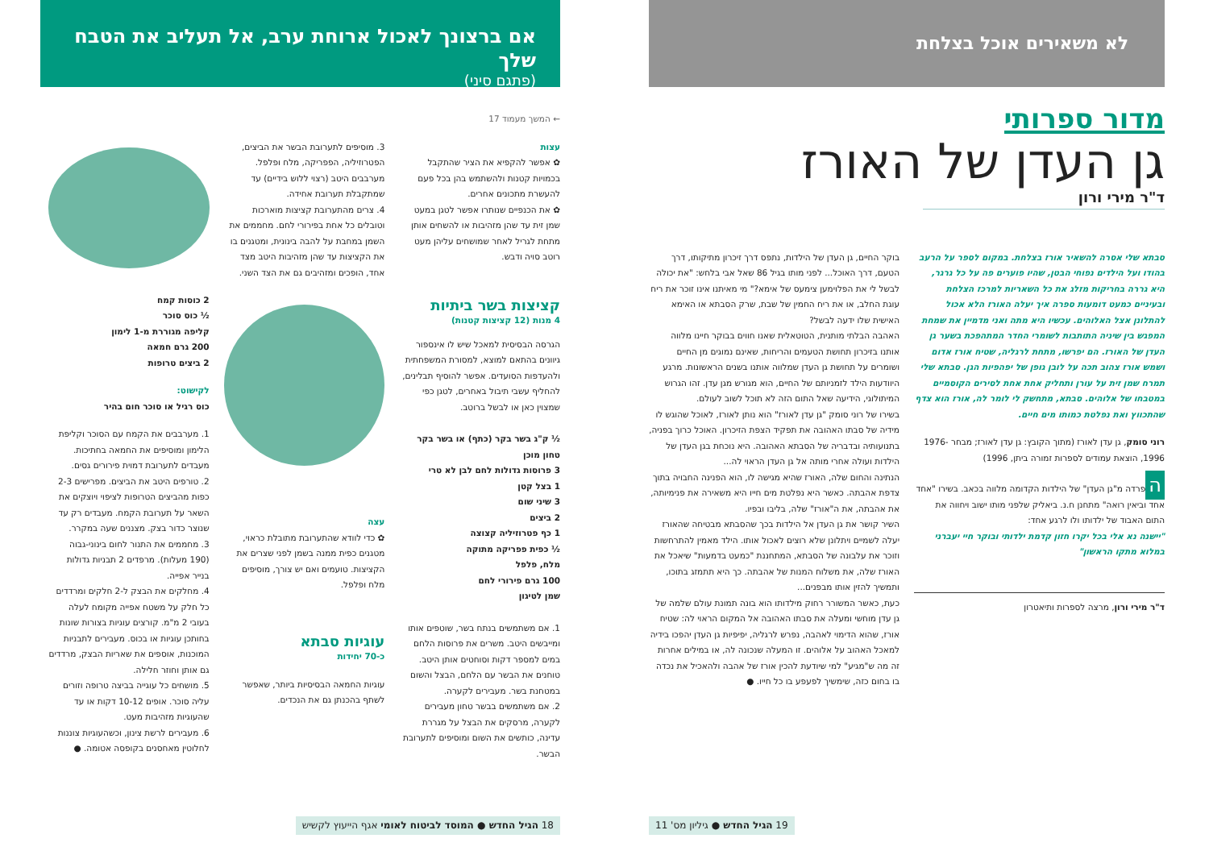אם ברצונך לאכול ארוחת ערב, אל תעליב את הטבח שלך
(פתגם סיני)
← המשך מעמוד 17
עצות
✿ אפשר להקפיא את הציר שהתקבל בכמויות קטנות ולהשתמש בהן בכל פעם להעשרת מתכונים אחרים.
✿ את הכנפיים שנותרו אפשר לטגן במעט שמן זית עד שהן מזהיבות או להשחים אותן מתחת לגריל לאחר שמושחים עליהן מעט רוטב סויה ודבש.
קציצות בשר ביתיות
4 מנות (12 קציצות קטנות)
הגרסה הבסיסית למאכל שיש לו אינספור גיוונים בהתאם למוצא, למסורת המשפחתית ולהעדפות הסועדים. אפשר להוסיף תבלינים, להחליף עשבי תיבול באחרים, לטגן כפי שמצוין כאן או לבשל ברוטב.
½ ק"ג בשר בקר (כתף) או בשר בקר טחון מוכן
3 פרוסות גדולות לחם לבן לא טרי
1 בצל קטן
3 שיני שום
2 ביצים
1 כף פטרוזיליה קצוצה
½ כפית פפריקה מתוקה
מלח, פלפל
100 גרם פירורי לחם
שמן לטיגון
1. אם משתמשים בנתח בשר, שוטפים אותו ומייבשים היטב. משרים את פרוסות הלחם במים למספר דקות וסוחטים אותן היטב. טוחנים את הבשר עם הלחם, הבצל והשום במטחנת בשר. מעבירים לקערה.
2. אם משתמשים בבשר טחון מעבירים לקערה, מרסקים את הבצל על מגררת עדינה, כותשים את השום ומוסיפים לתערובת הבשר.
3. מוסיפים לתערובת הבשר את הביצים, הפטרוזיליה, הפפריקה, מלח ופלפל. מערבבים היטב (רצוי ללוש בידיים) עד שמתקבלת תערובת אחידה.
4. צרים מהתערובת קציצות מוארכות וטובלים כל אחת בפירורי לחם. מחממים את השמן במחבת על להבה בינונית, ומטגנים בו את הקציצות עד שהן מזהיבות היטב מצד אחד, הופכים ומזהיבים גם את הצד השני.
עצה
✿ כדי לוודא שהתערובת מתובלת כראוי, מטגנים כפית ממנה בשמן לפני שצרים את הקציצות. טועמים ואם יש צורך, מוסיפים מלח ופלפל.
עוגיות סבתא
כ-70 יחידות
עוגיות החמאה הבסיסיות ביותר, שאפשר לשתף בהכנתן גם את הנכדים.
2 כוסות קמח
½ כוס סוכר
קליפה מגוררת מ-1 לימון
200 גרם חמאה
2 ביצים טרופות
לקישוט:
כוס רגיל או סוכר חום בהיר
1. מערבבים את הקמח עם הסוכר וקליפת הלימון ומוסיפים את החמאה בחתיכות. מעבדים לתערובת דמוית פירורים גסים.
2. טורפים היטב את הביצים. מפרישים 2-3 כפות מהביצים הטרופות לציפוי ויוצקים את השאר על תערובת הקמח. מעבדים רק עד שנוצר כדור בצק. מצננים שעה במקרר.
3. מחממים את התנור לחום בינוני-גבוה (190 מעלות). מרפדים 2 תבניות גדולות בנייר אפייה.
4. מחלקים את הבצק ל-2 חלקים ומרדדים כל חלק על משטח אפייה מקומח לעלה בעובי 2 מ"מ. קורצים עוגיות בצורות שונות בחותכן עוגיות או בכוס. מעבירים לתבניות המוכנות, אוספים את שאריות הבצק, מרדדים גם אותן וחוזר חלילה.
5. מושחים כל עוגייה בביצה טרופה וזורים עליה סוכר. אופים 10-12 דקות או עד שהעוגיות מזהיבות מעט.
6. מעבירים לרשת צינון, וכשהעוגיות צוננות לחלוטין מאחסנים בקופסה אטומה. ●
18 הגיל החדש ● המוסד לביטוח לאומי אגף הייעוץ לקשיש
לא משאירים אוכל בצלחת
מדור ספרותי
גן העדן של האורז
ד"ר מירי ורון
סבתא שלי אסרה להשאיר אורז בצלחת. במקום לספר על הרעב בהודו ועל הילדים נפוחי הבטן, שהיו פוערים פה על כל גרגר, היא גררה בחריקות מזלג את כל השאריות למרכז הצלחת ובעיניים כמעט דומעות ספרה איך יעלה האורז הלא אכול להתלונן אצל האלוהים. עכשיו היא מתה ואני מדמיין את שמחת המפגש בין שיניה התותבות לשומרי החדר המתהפכת בשער גן העדן של האורז. הם יפרשו, מתחת לרגליה, שטיח אורז אדום ושמש אורז צהוב תכה על לובן גופן של יפהפיות הגן. סבתא שלי תמרח שמן זית על עורן ותחליק אחת אחת לסירים הקוסמיים במטבחו של אלוהים. סבתא, מתחשק לי לומר לה, אורז הוא צדף שהתכווץ ואת נפלטת כמותו מים חיים.
רוני סומק, גן עדן לאורז (מתוך הקובץ: גן עדן לאורז; מבחר 1976-1996, הוצאת עמודים לספרות זמורה ביתן, 1996)
הפרדה מ"גן העדן" של הילדות הקדומה מלווה בכאב. בשירו "אחד אחד וביאין רואה" מתחנן ח.נ. ביאליק שלפני מותו ישוב ויחווה את התום האבוד של ילדותו ולו לרגע אחד:
"יישנה נא אלי בכל יקרו חזון קדמת ילדותי ובוקר חיי יעברני במלוא מתקו הראשון"
ד"ר מירי ורון, מרצה לספרות ותיאטרון
בוקר החיים, גן העדן של הילדות, נתפס דרך זיכרון מתיקותו, דרך הטעם, דרך האוכל... לפני מותו בגיל 86 שאל אבי בלחש: "את יכולה לבשל לי את הפלוימען צימעס של אימא?" מי מאיתנו אינו זוכר את ריח עוגת החלב, או את ריח החמין של שבת, שרק הסבתא או האימא האישית שלו ידעה לבשל?
האהבה הבלתי מותנית, הטוטאלית שאנו חווים בבוקר חיינו מלווה אותנו בזיכרון תחושת הטעמים והריחות, שאינם נמוגים מן החיים ושומרים על תחושת גן העדן שמלווה אותנו בשנים הראשונות. מרגע היוודעות הילד לזמניותם של החיים, הוא מגורש מגן עדן. זהו הגרוש המיתולוגי, הידיעה שאל התום הזה לא תוכל לשוב לעולם.
בשירו של רוני סומק "גן עדן לאורז" הוא נותן לאורז, לאוכל שהוגש לו מידיה של סבתו האהובה את תפקיד הצפת הזיכרון. האוכל כרוך בפניה, בתנועותיה ובדבריה של הסבתא האהובה. היא נוכחת בגן העדן של הילדות ועולה אחרי מותה אל גן העדן הראוי לה...
הנתינה והחום שלה, האורז שהיא מגישה לו, הוא הפנינה החבויה בתוך צדפת אהבתה. כאשר היא נפלטת מים חייו היא משאירה את פנימיותה, את אהבתה, את ה"אורז" שלה, בליבו ובפיו.
השיר קושר את גן העדן אל הילדות בכך שהסבתא מבטיחה שהאורז יעלה לשמיים ויתלונן שלא רוצים לאכול אותו. הילד מאמין להתרחשות וזוכר את עלבונה של הסבתא, המתחננת "כמעט בדמעות" שיאכל את האורז שלה, את משלוח המנות של אהבתה. כך היא תתמזג בתוכו, ותמשיך להזין אותו מבפנים...
כעת, כאשר המשורר רחוק מילדותו הוא בונה תמונת עולם שלמה של גן עדן מוחשי ומעלה את סבתו האהובה אל המקום הראוי לה: שטיח אורז, שהוא הדימוי לאהבה, נפרש לרגליה, יפיפיות גן העדן יהפכו בידיה למאכל האהוב על אלוהים. זו המעלה שנכונה לה, או במילים אחרות זה מה ש"מגיע" למי שיודעת להכין אורז של אהבה ולהאכיל את נכדה בו בחום כזה, שימשיך לפעפע בו כל חייו. ●
19 הגיל החדש ● גיליון מס' 11